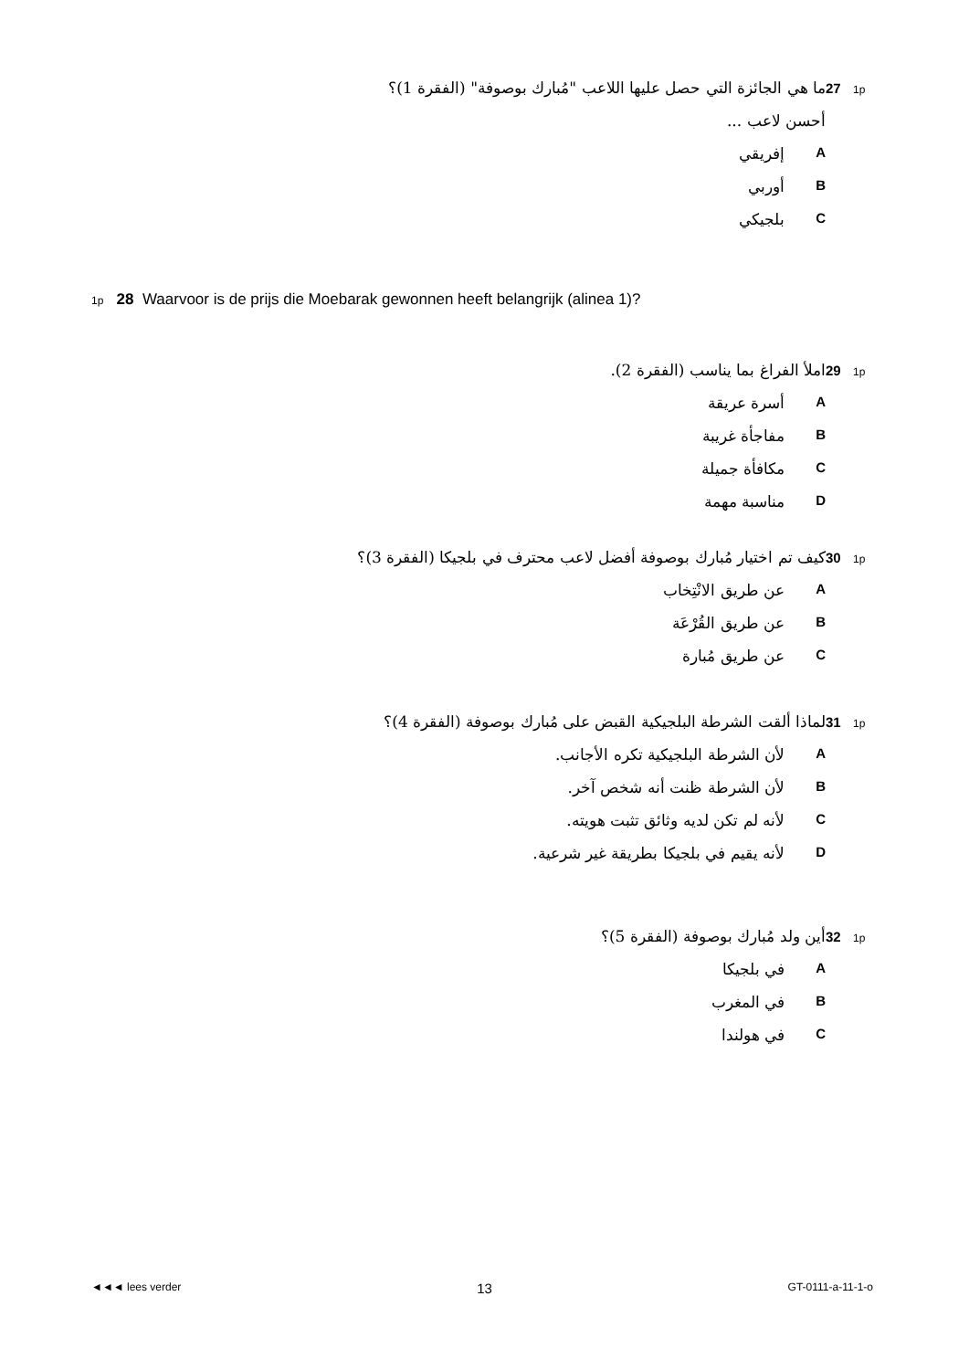1p 27 ما هي الجائزة التي حصل عليها اللاعب "مُبارك بوصوفة" (الفقرة 1)؟
أحسن لاعب ...
Aإفريقي
Bأوربي
Cبلجيكي
1p 28 Waarvoor is de prijs die Moebarak gewonnen heeft belangrijk (alinea 1)?
1p 29 املأ الفراغ بما يناسب (الفقرة 2).
Aأسرة عريقة
Bمفاجأة غريبة
Cمكافأة جميلة
Dمناسبة مهمة
1p 30 كيف تم اختيار مُبارك بوصوفة أفضل لاعب محترف في بلجيكا (الفقرة 3)؟
Aعن طريق الانْتِخاب
Bعن طريق القُرْعَة
Cعن طريق مُبارة
1p 31 لماذا ألقت الشرطة البلجيكية القبض على مُبارك بوصوفة (الفقرة 4)؟
Aلأن الشرطة البلجيكية تكره الأجانب.
Bلأن الشرطة ظنت أنه شخص آخر.
Cلأنه لم تكن لديه وثائق تثبت هويته.
Dلأنه يقيم في بلجيكا بطريقة غير شرعية.
1p 32 أين ولد مُبارك بوصوفة (الفقرة 5)؟
Aفي بلجيكا
Bفي المغرب
Cفي هولندا
◄◄◄ lees verder 13 GT-0111-a-11-1-o